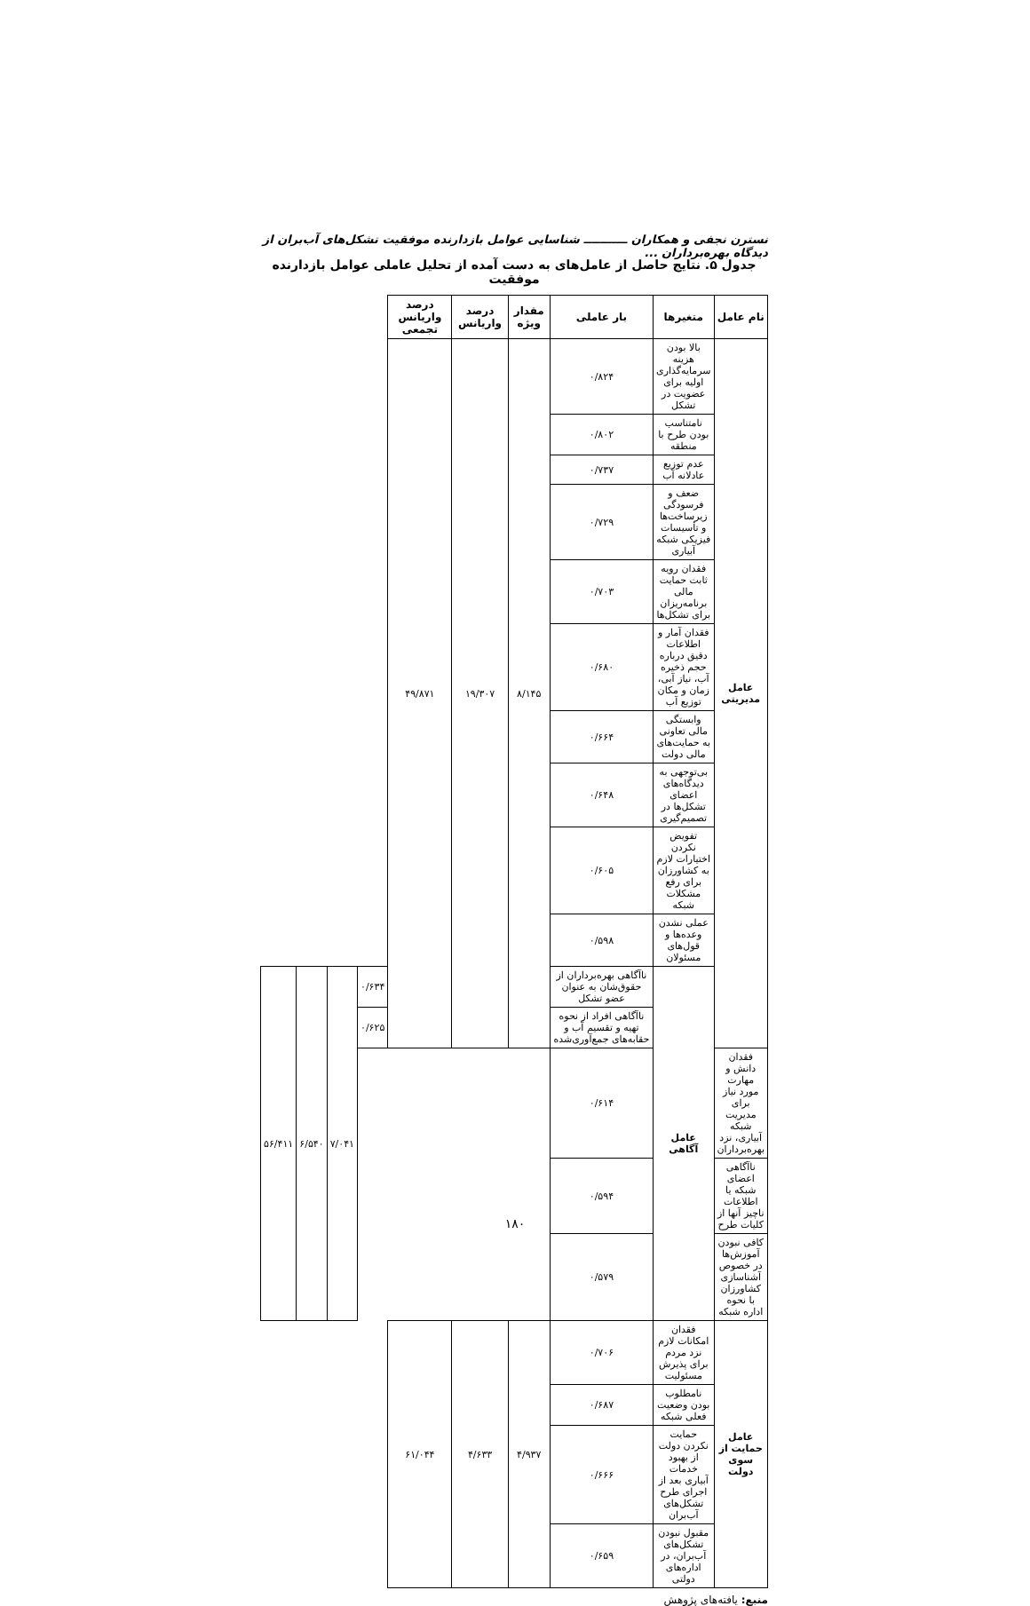نسترن نجفی و همکاران ـــــــــــ شناسایی عوامل بازدارنده موفقیت تشکل‌های آب‌بران از دیدگاه بهره‌برداران ...
جدول ۵. نتایج حاصل از عامل‌های به دست آمده از تحلیل عاملی عوامل بازدارنده موفقیت
| نام عامل | متغیرها | بار عاملی | مقدار ویژه | درصد واریانس | درصد واریانس تجمعی | | | | |
| --- | --- | --- | --- | --- | --- | --- | --- | --- | --- |
| عامل مدیریتی | بالا بودن هزینه سرمایه‌گذاری اولیه برای عضویت در تشکل | ۰/۸۲۴ | ۸/۱۴۵ | ۱۹/۳۰۷ | ۴۹/۸۷۱ | | | | |
| | نامتناسب بودن طرح با منطقه | ۰/۸۰۲ | | | | | | | |
| | عدم توزیع عادلانه آب | ۰/۷۳۷ | | | | | | | |
| | ضعف و فرسودگی زیرساخت‌ها و تأسیسات فیزیکی شبکه آبیاری | ۰/۷۲۹ | | | | | | | |
| | فقدان رویه ثابت حمایت مالی برنامه‌ریزان برای تشکل‌ها | ۰/۷۰۳ | | | | | | | |
| | فقدان آمار و اطلاعات دقیق درباره حجم ذخیره آب، نیاز آبی، زمان و مکان توزیع آب | ۰/۶۸۰ | | | | | | | |
| | وابستگی مالی تعاونی به حمایت‌های مالی دولت | ۰/۶۶۴ | | | | | | | |
| | بی‌توجهی به دیدگاه‌های اعضای تشکل‌ها در تصمیم‌گیری | ۰/۶۴۸ | | | | | | | |
| | تفویض نکردن اختیارات لازم به کشاورزان برای رفع مشکلات شبکه | ۰/۶۰۵ | | | | | | | |
| | عملی نشدن وعده‌ها و قول‌های مسئولان | ۰/۵۹۸ | | | | | | | |
| | عامل آگاهی | ناآگاهی بهره‌برداران از حقوق‌شان به عنوان عضو تشکل | | | | ۰/۶۳۴ | ۷/۰۴۱ | ۶/۵۴۰ | ۵۶/۴۱۱ |
| | | ناآگاهی افراد از نحوه تهیه و تقسیم آب و حقابه‌های جمع‌آوری‌شده | | | | ۰/۶۲۵ | | | |
| فقدان دانش و مهارت مورد نیاز برای مدیریت شبکه آبیاری، نزد بهره‌برداران | | ۰/۶۱۴ | | | | | | | |
| ناآگاهی اعضای شبکه یا اطلاعات ناچیز آنها از کلیات طرح | | ۰/۵۹۴ | | | | | | | |
| کافی نبودن آموزش‌ها در خصوص آشناسازی کشاورزان با نحوه اداره شبکه | | ۰/۵۷۹ | | | | | | | |
| عامل حمایت از سوی دولت | فقدان امکانات لازم نزد مردم برای پذیرش مسئولیت | ۰/۷۰۶ | ۴/۹۳۷ | ۴/۶۳۳ | ۶۱/۰۴۴ | | | | |
| | نامطلوب بودن وضعیت فعلی شبکه | ۰/۶۸۷ | | | | | | | |
| | حمایت نکردن دولت از بهبود خدمات آبیاری بعد از اجرای طرح تشکل‌های آب‌بران | ۰/۶۶۶ | | | | | | | |
| | مقبول نبودن تشکل‌های آب‌بران، در اداره‌های دولتی | ۰/۶۵۹ | | | | | | | |
منبع: یافته‌های پژوهش
۱۸۰